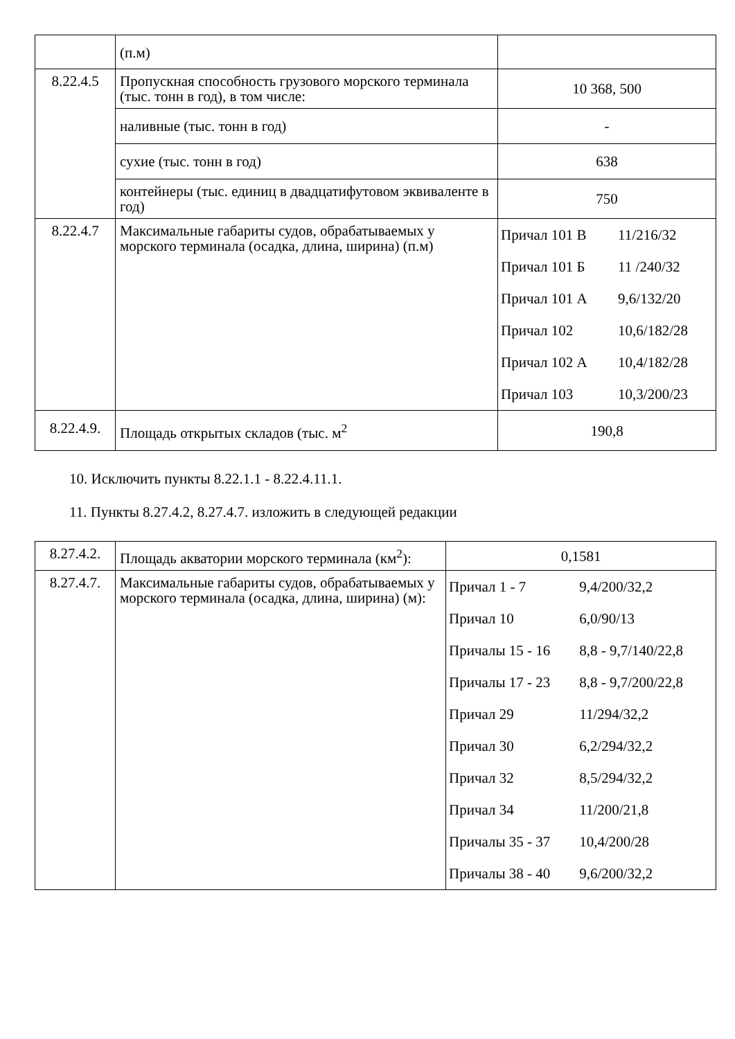| | (п.м) | |
| 8.22.4.5 | Пропускная способность грузового морского терминала (тыс. тонн в год), в том числе: | 10 368, 500 |
| | наливные (тыс. тонн в год) | - |
| | сухие (тыс. тонн в год) | 638 |
| | контейнеры (тыс. единиц в двадцатифутовом эквиваленте в год) | 750 |
| 8.22.4.7 | Максимальные габариты судов, обрабатываемых у морского терминала (осадка, длина, ширина) (п.м) | / Причал 101 В / 11/216/32 / / Причал 101 Б / 11 /240/32 / / Причал 101 А / 9,6/132/20 / / Причал 102 / 10,6/182/28 / / Причал 102 А / 10,4/182/28 / / Причал 103 / 10,3/200/23 / |
| 8.22.4.9. | Площадь открытых складов (тыс. м<sup>2</sup> | 190,8 |
10. Исключить пункты 8.22.1.1 - 8.22.4.11.1.
11. Пункты 8.27.4.2, 8.27.4.7. изложить в следующей редакции
| 8.27.4.2. | Площадь акватории морского терминала (км<sup>2</sup>): | 0,1581 |
| 8.27.4.7. | Максимальные габариты судов, обрабатываемых у морского терминала (осадка, длина, ширина) (м): | / Причал 1 - 7 / 9,4/200/32,2 / / Причал 10 / 6,0/90/13 / / Причалы 15 - 16 / 8,8 - 9,7/140/22,8 / / Причалы 17 - 23 / 8,8 - 9,7/200/22,8 / / Причал 29 / 11/294/32,2 / / Причал 30 / 6,2/294/32,2 / / Причал 32 / 8,5/294/32,2 / / Причал 34 / 11/200/21,8 / / Причалы 35 - 37 / 10,4/200/28 / / Причалы 38 - 40 / 9,6/200/32,2 / |